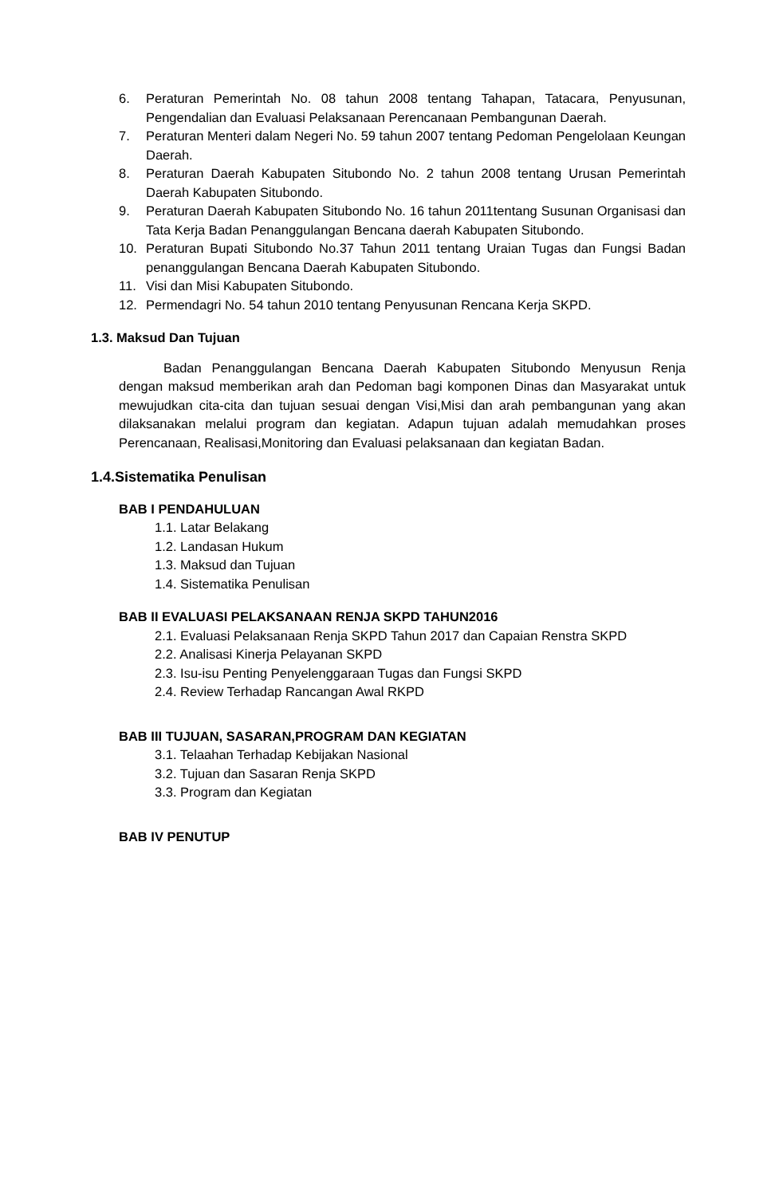6. Peraturan Pemerintah No. 08 tahun 2008 tentang Tahapan, Tatacara, Penyusunan, Pengendalian dan Evaluasi Pelaksanaan Perencanaan Pembangunan Daerah.
7. Peraturan Menteri dalam Negeri No. 59 tahun 2007 tentang Pedoman Pengelolaan Keungan Daerah.
8. Peraturan Daerah Kabupaten Situbondo No. 2 tahun 2008 tentang Urusan Pemerintah Daerah Kabupaten Situbondo.
9. Peraturan Daerah Kabupaten Situbondo No. 16 tahun 2011tentang Susunan Organisasi dan Tata Kerja Badan Penanggulangan Bencana daerah Kabupaten Situbondo.
10. Peraturan Bupati Situbondo No.37 Tahun 2011 tentang Uraian Tugas dan Fungsi Badan penanggulangan Bencana Daerah Kabupaten Situbondo.
11. Visi dan Misi Kabupaten Situbondo.
12. Permendagri No. 54 tahun 2010 tentang Penyusunan Rencana Kerja SKPD.
1.3. Maksud Dan Tujuan
Badan Penanggulangan Bencana Daerah Kabupaten Situbondo Menyusun Renja dengan maksud memberikan arah dan Pedoman bagi komponen Dinas dan Masyarakat untuk mewujudkan cita-cita dan tujuan sesuai dengan Visi,Misi dan arah pembangunan yang akan dilaksanakan melalui program dan kegiatan. Adapun tujuan adalah memudahkan proses Perencanaan, Realisasi,Monitoring dan Evaluasi pelaksanaan dan kegiatan Badan.
1.4.Sistematika Penulisan
BAB I PENDAHULUAN
1.1. Latar Belakang
1.2. Landasan Hukum
1.3. Maksud dan Tujuan
1.4. Sistematika Penulisan
BAB II EVALUASI PELAKSANAAN RENJA SKPD TAHUN2016
2.1. Evaluasi Pelaksanaan Renja SKPD Tahun 2017 dan Capaian Renstra SKPD
2.2. Analisasi Kinerja Pelayanan SKPD
2.3. Isu-isu Penting Penyelenggaraan Tugas dan Fungsi SKPD
2.4. Review Terhadap Rancangan Awal RKPD
BAB III TUJUAN, SASARAN,PROGRAM DAN KEGIATAN
3.1. Telaahan Terhadap Kebijakan Nasional
3.2. Tujuan dan Sasaran Renja SKPD
3.3. Program dan Kegiatan
BAB IV PENUTUP